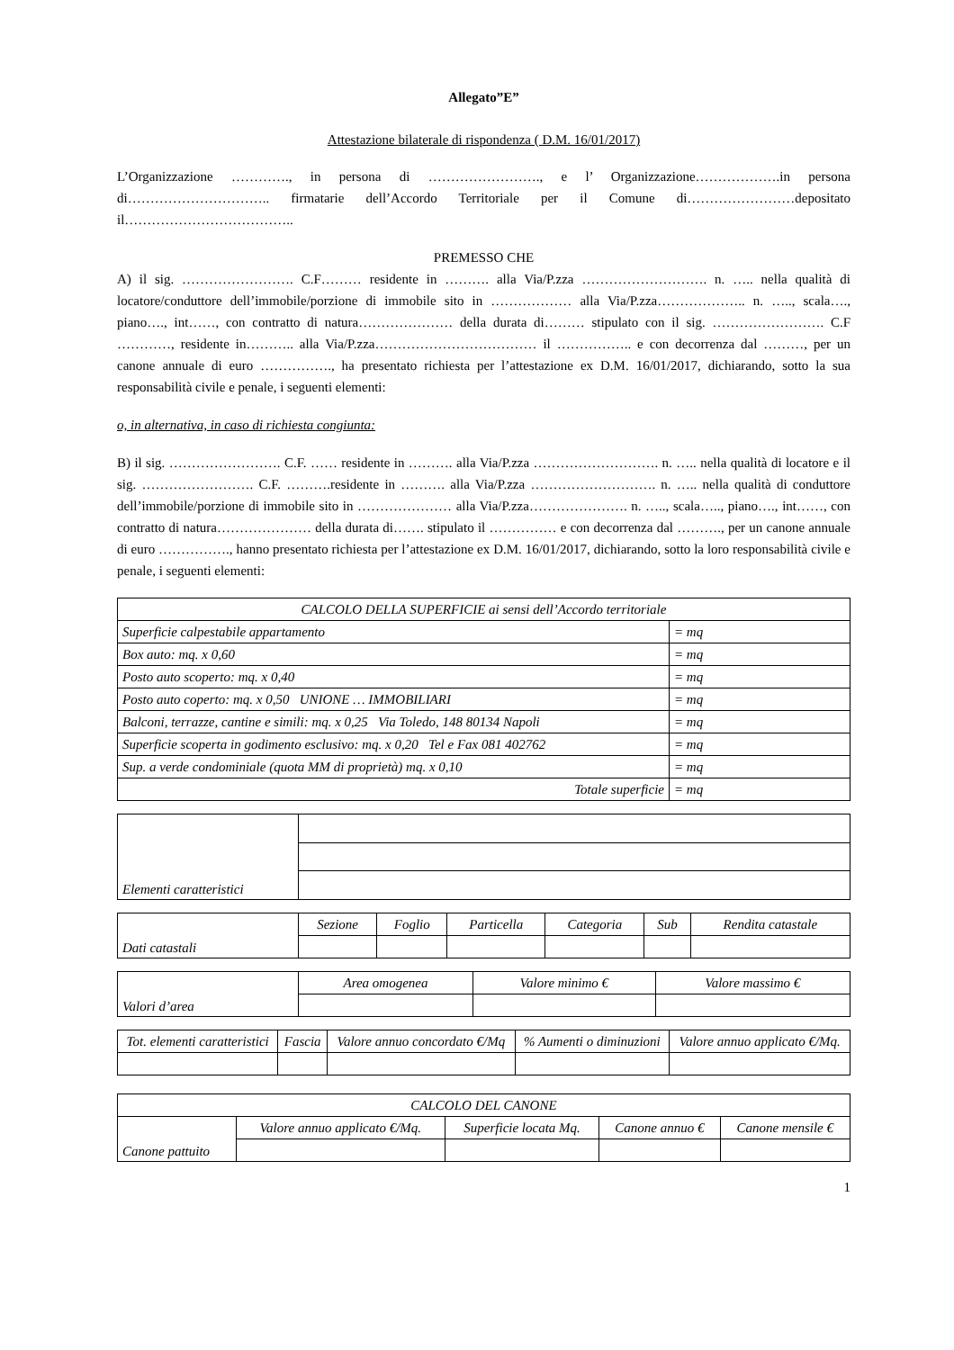Allegato”E”
Attestazione bilaterale di rispondenza ( D.M. 16/01/2017)
L’Organizzazione …………., in persona di ……………………., e l’ Organizzazione……………….in persona di………………………….. firmatarie dell’Accordo Territoriale per il Comune di……………………depositato il………………………………..
PREMESSO CHE
A) il sig. ……………………. C.F……… residente in ………. alla Via/P.zza ………………………. n. ….. nella qualità di locatore/conduttore dell’immobile/porzione di immobile sito in ……………… alla Via/P.zza……………….. n. ….., scala…., piano…., int……, con contratto di natura………………… della durata di……… stipulato con il sig. ……………………. C.F …………, residente in……….. alla Via/P.zza……………………………… il …………….. e con decorrenza dal ………, per un canone annuale di euro ……………., ha presentato richiesta per l’attestazione ex D.M. 16/01/2017, dichiarando, sotto la sua responsabilità civile e penale, i seguenti elementi:
o, in alternativa, in caso di richiesta congiunta:
B) il sig. ……………………. C.F. …… residente in ………. alla Via/P.zza ………………………. n. ….. nella qualità di locatore e il sig. ……………………. C.F. ……….residente in ………. alla Via/P.zza ………………………. n. ….. nella qualità di conduttore dell’immobile/porzione di immobile sito in ………………… alla Via/P.zza…………………. n. ….., scala….., piano…., int……, con contratto di natura………………… della durata di……. stipulato il …………… e con decorrenza dal ………., per un canone annuale di euro ……………., hanno presentato richiesta per l’attestazione ex D.M. 16/01/2017, dichiarando, sotto la loro responsabilità civile e penale, i seguenti elementi:
| CALCOLO DELLA SUPERFICIE ai sensi dell’Accordo territoriale | |
| --- | --- |
| Superficie calpestabile appartamento | = mq |
| Box auto: mq. x 0,60 | = mq |
| Posto auto scoperto: mq. x 0,40 | = mq |
| Posto auto coperto: mq. x 0,50 UNIONE … IMMOBILIARI | = mq |
| Balconi, terrazze, cantine e simili: mq. x 0,25 Via Toledo, 148 80134 Napoli | = mq |
| Superficie scoperta in godimento esclusivo: mq. x 0,20 Tel e Fax 081 402762 | = mq |
| Sup. a verde condominiale (quota MM di proprietà) mq. x 0,10 | = mq |
| Totale superficie | = mq |
| Elementi caratteristici | |
| Dati catastali | Sezione | Foglio | Particella | Categoria | Sub | Rendita catastale |
| Valori d’area | Area omogenea | Valore minimo € | Valore massimo € |
| Tot. elementi caratteristici | Fascia | Valore annuo concordato €/Mq | % Aumenti o diminuzioni | Valore annuo applicato €/Mq. |
| --- | --- | --- | --- | --- |
| CALCOLO DEL CANONE | | | | |
| --- | --- | --- | --- | --- |
| Canone pattuito | Valore annuo applicato €/Mq. | Superficie locata Mq. | Canone annuo € | Canone mensile € |
1